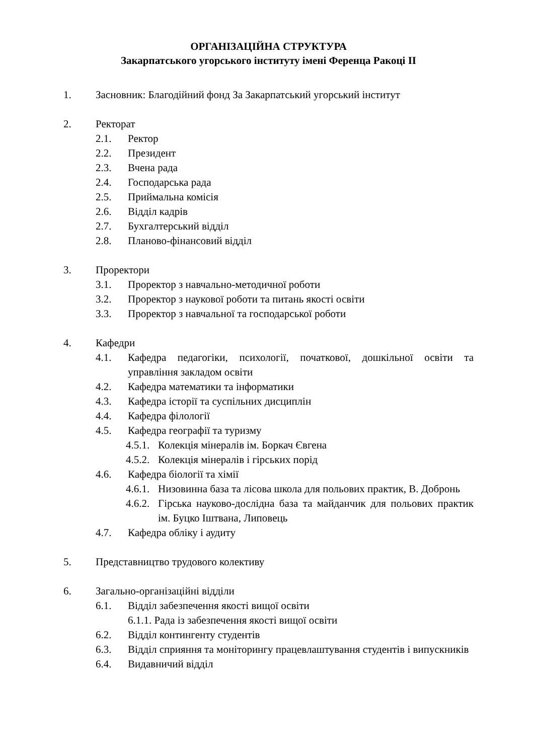ОРГАНІЗАЦІЙНА СТРУКТУРА
Закарпатського угорського інституту імені Ференца Ракоці ІІ
1. Засновник: Благодійний фонд За Закарпатський угорський інститут
2. Ректорат
2.1. Ректор
2.2. Президент
2.3. Вчена рада
2.4. Господарська рада
2.5. Приймальна комісія
2.6. Відділ кадрів
2.7. Бухгалтерський відділ
2.8. Планово-фінансовий відділ
3. Проректори
3.1. Проректор з навчально-методичної роботи
3.2. Проректор з наукової роботи та питань якості освіти
3.3. Проректор з навчальної та господарської роботи
4. Кафедри
4.1. Кафедра педагогіки, психології, початкової, дошкільної освіти та управління закладом освіти
4.2. Кафедра математики та інформатики
4.3. Кафедра історії та суспільних дисциплін
4.4. Кафедра філології
4.5. Кафедра географії та туризму
4.5.1. Колекція мінералів ім. Боркач Євгена
4.5.2. Колекція мінералів і гірських порід
4.6. Кафедра біології та хімії
4.6.1. Низовинна база та лісова школа для польових практик, В. Добронь
4.6.2. Гірська науково-дослідна база та майданчик для польових практик ім. Буцко Іштвана, Липовець
4.7. Кафедра обліку і аудиту
5. Представництво трудового колективу
6. Загально-організаційні відділи
6.1. Відділ забезпечення якості вищої освіти
6.1.1. Рада із забезпечення якості вищої освіти
6.2. Відділ контингенту студентів
6.3. Відділ сприяння та моніторингу працевлаштування студентів і випускників
6.4. Видавничий відділ